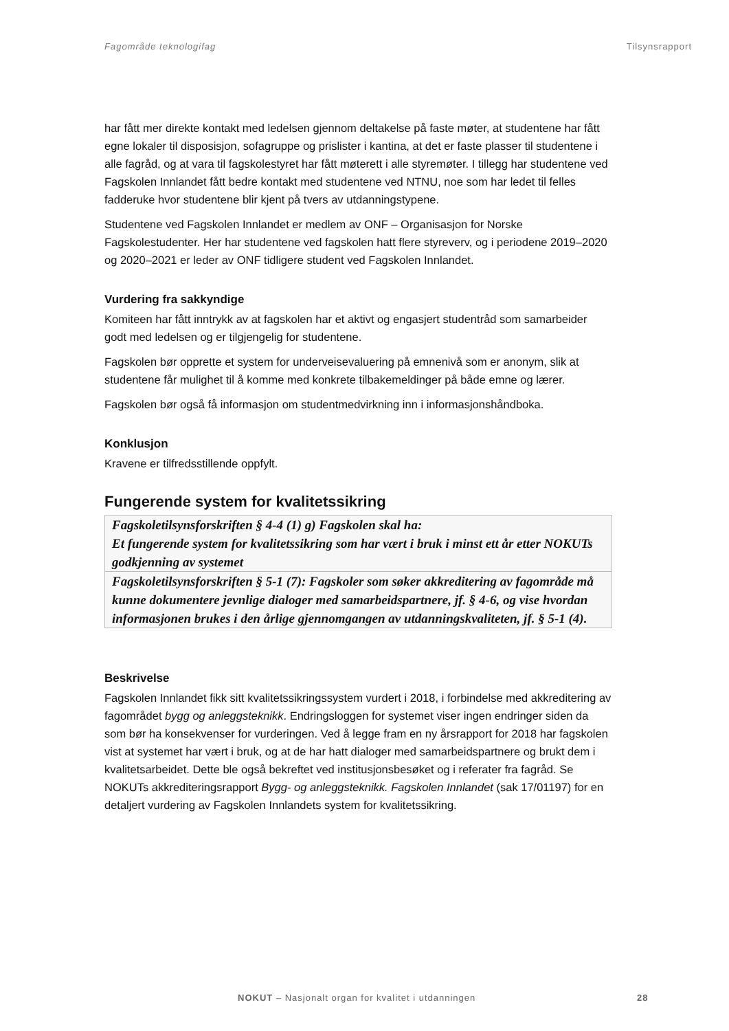Fagområde teknologifag Tilsynsrapport
har fått mer direkte kontakt med ledelsen gjennom deltakelse på faste møter, at studentene har fått egne lokaler til disposisjon, sofagruppe og prislister i kantina, at det er faste plasser til studentene i alle fagråd, og at vara til fagskolestyret har fått møterett i alle styremøter. I tillegg har studentene ved Fagskolen Innlandet fått bedre kontakt med studentene ved NTNU, noe som har ledet til felles fadderuke hvor studentene blir kjent på tvers av utdanningstypene.
Studentene ved Fagskolen Innlandet er medlem av ONF – Organisasjon for Norske Fagskolestudenter. Her har studentene ved fagskolen hatt flere styreverv, og i periodene 2019–2020 og 2020–2021 er leder av ONF tidligere student ved Fagskolen Innlandet.
Vurdering fra sakkyndige
Komiteen har fått inntrykk av at fagskolen har et aktivt og engasjert studentråd som samarbeider godt med ledelsen og er tilgjengelig for studentene.
Fagskolen bør opprette et system for underveisevaluering på emnenivå som er anonym, slik at studentene får mulighet til å komme med konkrete tilbakemeldinger på både emne og lærer.
Fagskolen bør også få informasjon om studentmedvirkning inn i informasjonshåndboka.
Konklusjon
Kravene er tilfredsstillende oppfylt.
Fungerende system for kvalitetssikring
| Fagskoletilsynsforskriften § 4-4 (1) g) Fagskolen skal ha: Et fungerende system for kvalitetssikring som har vært i bruk i minst ett år etter NOKUTs godkjenning av systemet |
| Fagskoletilsynsforskriften § 5-1 (7): Fagskoler som søker akkreditering av fagområde må kunne dokumentere jevnlige dialoger med samarbeidspartnere, jf. § 4-6, og vise hvordan informasjonen brukes i den årlige gjennomgangen av utdanningskvaliteten, jf. § 5-1 (4). |
Beskrivelse
Fagskolen Innlandet fikk sitt kvalitetssikringssystem vurdert i 2018, i forbindelse med akkreditering av fagområdet bygg og anleggsteknikk. Endringsloggen for systemet viser ingen endringer siden da som bør ha konsekvenser for vurderingen. Ved å legge fram en ny årsrapport for 2018 har fagskolen vist at systemet har vært i bruk, og at de har hatt dialoger med samarbeidspartnere og brukt dem i kvalitetsarbeidet. Dette ble også bekreftet ved institusjonsbesøket og i referater fra fagråd. Se NOKUTs akkrediteringsrapport Bygg- og anleggsteknikk. Fagskolen Innlandet (sak 17/01197) for en detaljert vurdering av Fagskolen Innlandets system for kvalitetssikring.
NOKUT – Nasjonalt organ for kvalitet i utdanningen 28